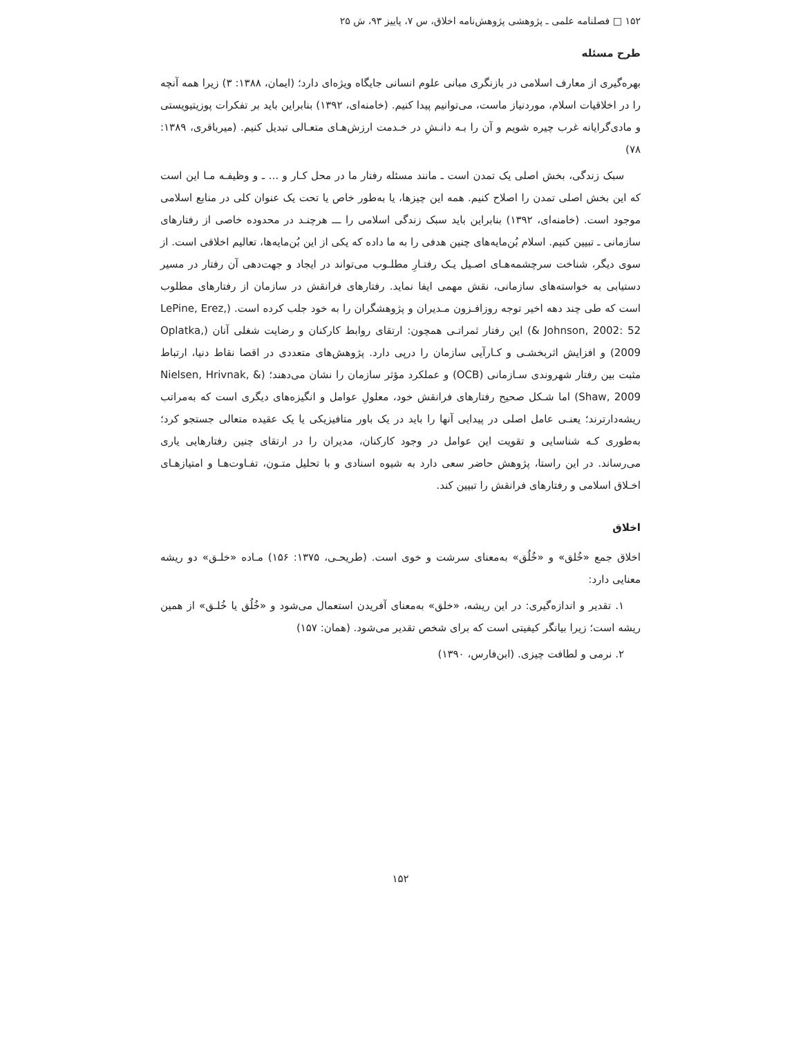۱۵۲ □ فصلنامه علمی ـ پژوهشی پژوهش‌نامه اخلاق، س ۷، پاییز ۹۳، ش ۲۵
طرح مسئله
بهره‌گیری از معارف اسلامی در بازنگری مبانی علوم انسانی جایگاه ویژه‌ای دارد؛ (ایمان، ۱۳۸۸: ۳) زیرا همه آنچه را در اخلاقیات اسلام، موردنیاز ماست، می‌توانیم پیدا کنیم. (خامنه‌ای، ۱۳۹۲) بنابراین باید بر تفکرات پوزیتیویستی و مادی‌گرایانه غرب چیره شویم و آن را بـه دانـشِ در خـدمت ارزش‌هـای متعـالی تبدیل کنیم. (میرباقری، ۱۳۸۹: ۷۸)
سبک زندگی، بخش اصلی یک تمدن است ـ مانند مسئله رفتار ما در محل کـار و ... ـ و وظیفـه مـا این است که این بخش اصلی تمدن را اصلاح کنیم. همه این چیزها، یا به‌طور خاص یا تحت یک عنوان کلی در منابع اسلامی موجود است. (خامنه‌ای، ۱۳۹۲) بنابراین باید سبک زندگی اسلامی را ـــ هرچنـد در محدوده خاصی از رفتارهای سازمانی ـ تبیین کنیم. اسلام بُن‌مایه‌های چنین هدفی را به ما داده که یکی از این بُن‌مایه‌ها، تعالیم اخلاقی است. از سوی دیگر، شناخت سرچشمه‌هـای اصـیل یـک رفتـارِ مطلـوب می‌تواند در ایجاد و جهت‌دهی آن رفتار در مسیر دستیابی به خواسته‌های سازمانی، نقش مهمی ایفا نماید. رفتارهای فرانقش در سازمان از رفتارهای مطلوب است که طی چند دهه اخیر توجه روزافـزون مـدیران و پژوهشگران را به خود جلب کرده است. (LePine, Erez, & Johnson, 2002: 52) این رفتار ثمراتـی همچون: ارتقای روابط کارکنان و رضایت شغلی آنان (Oplatka, 2009) و افزایش اثربخشـی و کـارآیی سازمان را درپی دارد. پژوهش‌های متعددی در اقصا نقاط دنیا، ارتباط مثبت بین رفتار شهروندی سـازمانی (OCB) و عملکرد مؤثر سازمان را نشان می‌دهند؛ (Nielsen, Hrivnak, & Shaw, 2009) اما شـکل صحیح رفتارهای فرانقش خود، معلولِ عوامل و انگیزه‌های دیگری است که به‌مراتب ریشه‌دارترند؛ یعنـی عامل اصلی در پیدایی آنها را باید در یک باور متافیزیکی یا یک عقیده متعالی جستجو کرد؛ به‌طوری کـه شناسایی و تقویت این عوامل در وجود کارکنان، مدیران را در ارتقای چنین رفتارهایی یاری می‌رساند. در این راستا، پژوهش حاضر سعی دارد به شیوه اسنادی و با تحلیل متـون، تفـاوت‌هـا و امتیازهـای اخـلاق اسلامی و رفتارهای فرانقش را تبیین کند.
اخلاق
اخلاق جمع «خُلق» و «خُلُق» به‌معنای سرشت و خوی است. (طریحـی، ۱۳۷۵: ۱۵۶) مـاده «خلـق» دو ریشه معنایی دارد:
۱. تقدیر و اندازه‌گیری: در این ریشه، «خلق» به‌معنای آفریدن استعمال می‌شود و «خُلُق یا خُلـق» از همین ریشه است؛ زیرا بیانگر کیفیتی است که برای شخص تقدیر می‌شود. (همان: ۱۵۷)
۲. نرمی و لطافت چیزی. (ابن‌فارس، ۱۳۹۰)
۱۵۲